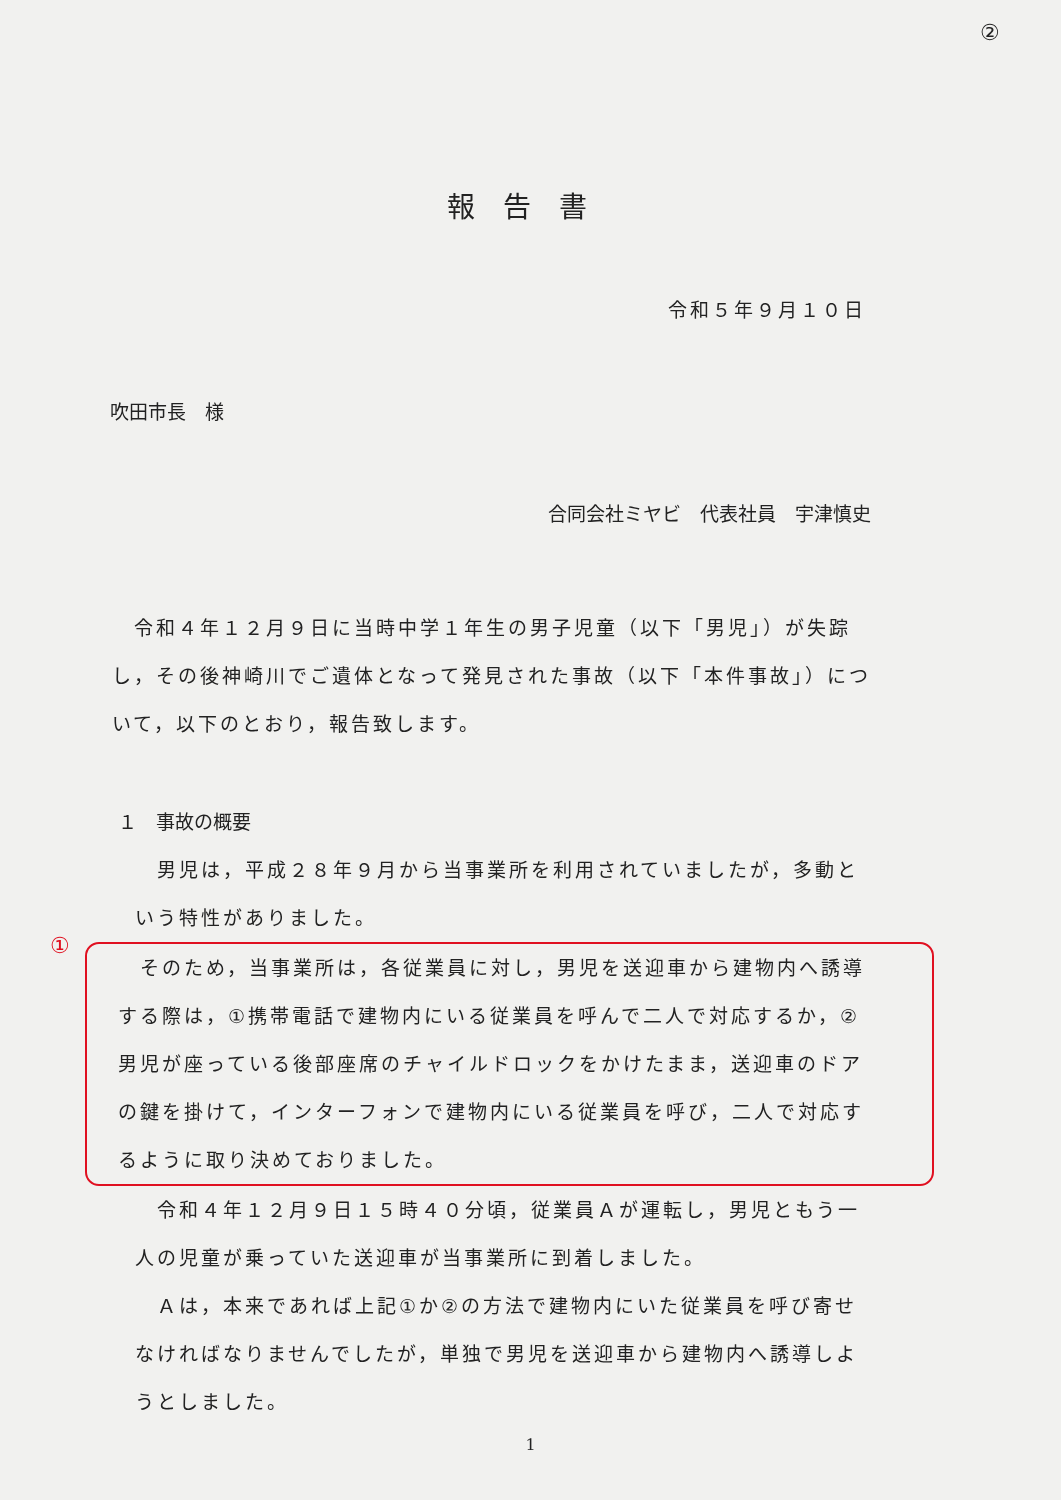②
報告書
令和５年９月１０日
吹田市長　様
合同会社ミヤビ　代表社員　宇津慎史
　令和４年１２月９日に当時中学１年生の男子児童（以下「男児」）が失踪し，その後神崎川でご遺体となって発見された事故（以下「本件事故」）について，以下のとおり，報告致します。
１　事故の概要
　男児は，平成２８年９月から当事業所を利用されていましたが，多動という特性がありました。
①
　そのため，当事業所は，各従業員に対し，男児を送迎車から建物内へ誘導する際は，①携帯電話で建物内にいる従業員を呼んで二人で対応するか，②男児が座っている後部座席のチャイルドロックをかけたまま，送迎車のドアの鍵を掛けて，インターフォンで建物内にいる従業員を呼び，二人で対応するように取り決めておりました。
　令和４年１２月９日１５時４０分頃，従業員Ａが運転し，男児ともう一人の児童が乗っていた送迎車が当事業所に到着しました。
　Ａは，本来であれば上記①か②の方法で建物内にいた従業員を呼び寄せなければなりませんでしたが，単独で男児を送迎車から建物内へ誘導しようとしました。
1